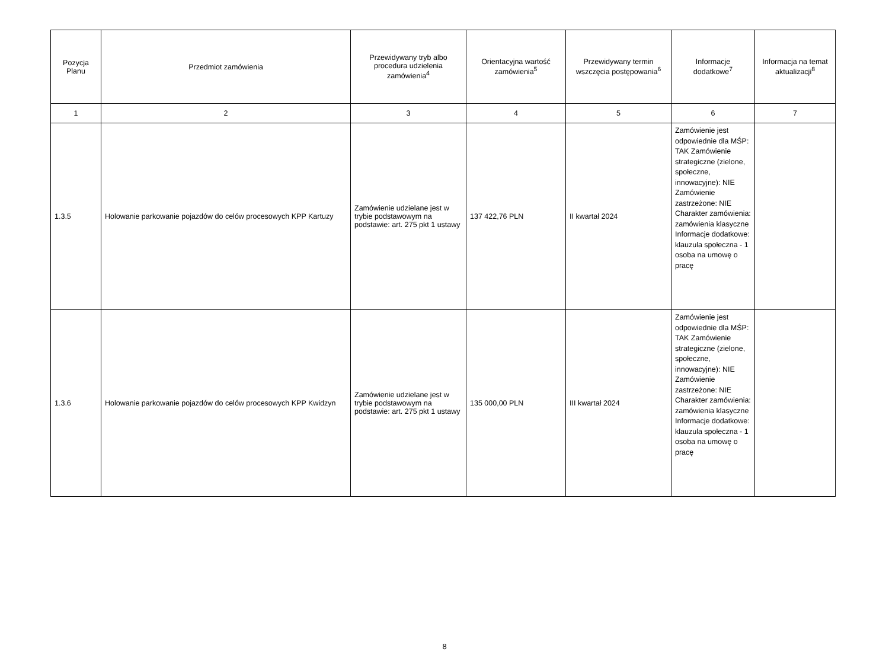| Pozycja Planu | Przedmiot zamówienia | Przewidywany tryb albo procedura udzielenia zamówienia<sup>4</sup> | Orientacyjna wartość zamówienia<sup>5</sup> | Przewidywany termin wszczęcia postępowania<sup>6</sup> | Informacje dodatkowe<sup>7</sup> | Informacja na temat aktualizacji<sup>8</sup> |
| --- | --- | --- | --- | --- | --- | --- |
| 1 | 2 | 3 | 4 | 5 | 6 | 7 |
| 1.3.5 | Holowanie parkowanie pojazdów do celów procesowych KPP Kartuzy | Zamówienie udzielane jest w trybie podstawowym na podstawie: art. 275 pkt 1 ustawy | 137 422,76 PLN | II kwartał 2024 | Zamówienie jest odpowiednie dla MŚP: TAK Zamówienie strategiczne (zielone, społeczne, innowacyjne): NIE Zamówienie zastrzeżone: NIE Charakter zamówienia: zamówienia klasyczne Informacje dodatkowe: klauzula społeczna - 1 osoba na umowę o pracę | |
| 1.3.6 | Holowanie parkowanie pojazdów do celów procesowych KPP Kwidzyn | Zamówienie udzielane jest w trybie podstawowym na podstawie: art. 275 pkt 1 ustawy | 135 000,00 PLN | III kwartał 2024 | Zamówienie jest odpowiednie dla MŚP: TAK Zamówienie strategiczne (zielone, społeczne, innowacyjne): NIE Zamówienie zastrzeżone: NIE Charakter zamówienia: zamówienia klasyczne Informacje dodatkowe: klauzula społeczna - 1 osoba na umowę o pracę | |
8